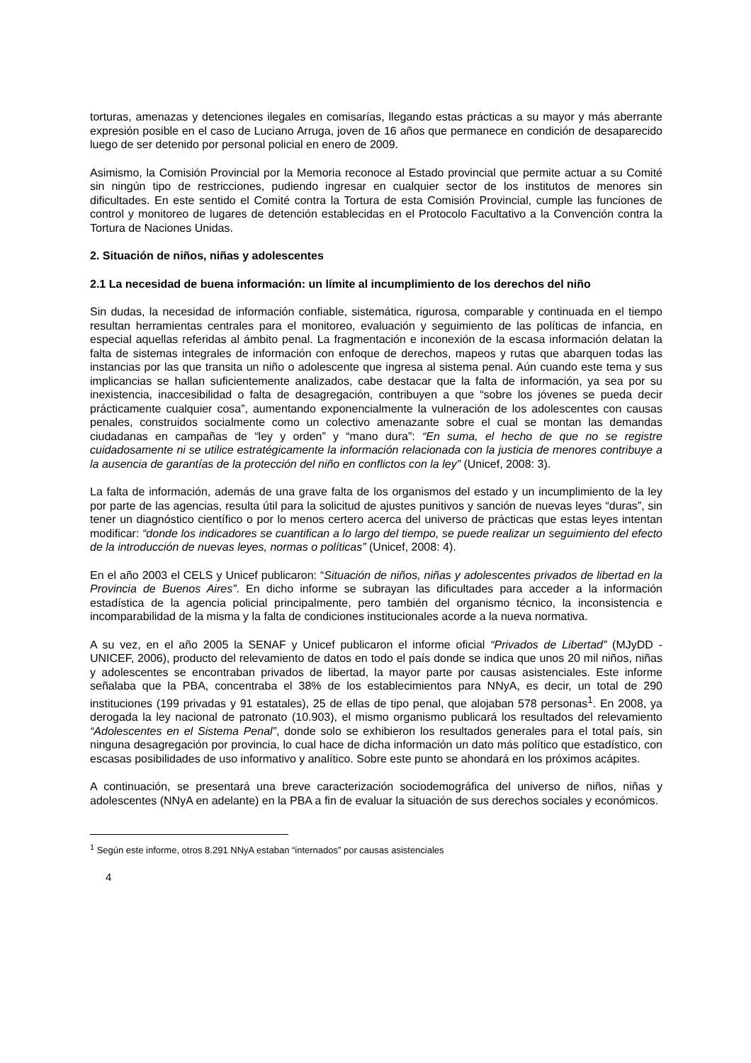torturas, amenazas y detenciones ilegales en comisarías, llegando estas prácticas a su mayor y más aberrante expresión posible en el caso de Luciano Arruga, joven de 16 años que permanece en condición de desaparecido luego de ser detenido por personal policial en enero de 2009.
Asimismo, la Comisión Provincial por la Memoria reconoce al Estado provincial que permite actuar a su Comité sin ningún tipo de restricciones, pudiendo ingresar en cualquier sector de los institutos de menores sin dificultades. En este sentido el Comité contra la Tortura de esta Comisión Provincial, cumple las funciones de control y monitoreo de lugares de detención establecidas en el Protocolo Facultativo a la Convención contra la Tortura de Naciones Unidas.
2. Situación de niños, niñas y adolescentes
2.1 La necesidad de buena información: un límite al incumplimiento de los derechos del niño
Sin dudas, la necesidad de información confiable, sistemática, rigurosa, comparable y continuada en el tiempo resultan herramientas centrales para el monitoreo, evaluación y seguimiento de las políticas de infancia, en especial aquellas referidas al ámbito penal. La fragmentación e inconexión de la escasa información delatan la falta de sistemas integrales de información con enfoque de derechos, mapeos y rutas que abarquen todas las instancias por las que transita un niño o adolescente que ingresa al sistema penal. Aún cuando este tema y sus implicancias se hallan suficientemente analizados, cabe destacar que la falta de información, ya sea por su inexistencia, inaccesibilidad o falta de desagregación, contribuyen a que “sobre los jóvenes se pueda decir prácticamente cualquier cosa”, aumentando exponencialmente la vulneración de los adolescentes con causas penales, construidos socialmente como un colectivo amenazante sobre el cual se montan las demandas ciudadanas en campañas de “ley y orden” y “mano dura”: “En suma, el hecho de que no se registre cuidadosamente ni se utilice estratégicamente la información relacionada con la justicia de menores contribuye a la ausencia de garantías de la protección del niño en conflictos con la ley” (Unicef, 2008: 3).
La falta de información, además de una grave falta de los organismos del estado y un incumplimiento de la ley por parte de las agencias, resulta útil para la solicitud de ajustes punitivos y sanción de nuevas leyes “duras”, sin tener un diagnóstico científico o por lo menos certero acerca del universo de prácticas que estas leyes intentan modificar: “donde los indicadores se cuantifican a lo largo del tiempo, se puede realizar un seguimiento del efecto de la introducción de nuevas leyes, normas o políticas” (Unicef, 2008: 4).
En el año 2003 el CELS y Unicef publicaron: “Situación de niños, niñas y adolescentes privados de libertad en la Provincia de Buenos Aires”. En dicho informe se subrayan las dificultades para acceder a la información estadística de la agencia policial principalmente, pero también del organismo técnico, la inconsistencia e incomparabilidad de la misma y la falta de condiciones institucionales acorde a la nueva normativa.
A su vez, en el año 2005 la SENAF y Unicef publicaron el informe oficial “Privados de Libertad” (MJyDD - UNICEF, 2006), producto del relevamiento de datos en todo el país donde se indica que unos 20 mil niños, niñas y adolescentes se encontraban privados de libertad, la mayor parte por causas asistenciales. Este informe señalaba que la PBA, concentraba el 38% de los establecimientos para NNyA, es decir, un total de 290 instituciones (199 privadas y 91 estatales), 25 de ellas de tipo penal, que alojaban 578 personas<sup>1</sup>. En 2008, ya derogada la ley nacional de patronato (10.903), el mismo organismo publicará los resultados del relevamiento “Adolescentes en el Sistema Penal”, donde solo se exhibieron los resultados generales para el total país, sin ninguna desagregación por provincia, lo cual hace de dicha información un dato más político que estadístico, con escasas posibilidades de uso informativo y analítico. Sobre este punto se ahondará en los próximos acápites.
A continuación, se presentará una breve caracterización sociodemográfica del universo de niños, niñas y adolescentes (NNyA en adelante) en la PBA a fin de evaluar la situación de sus derechos sociales y económicos.
<sup>1</sup> Según este informe, otros 8.291 NNyA estaban “internados” por causas asistenciales
4